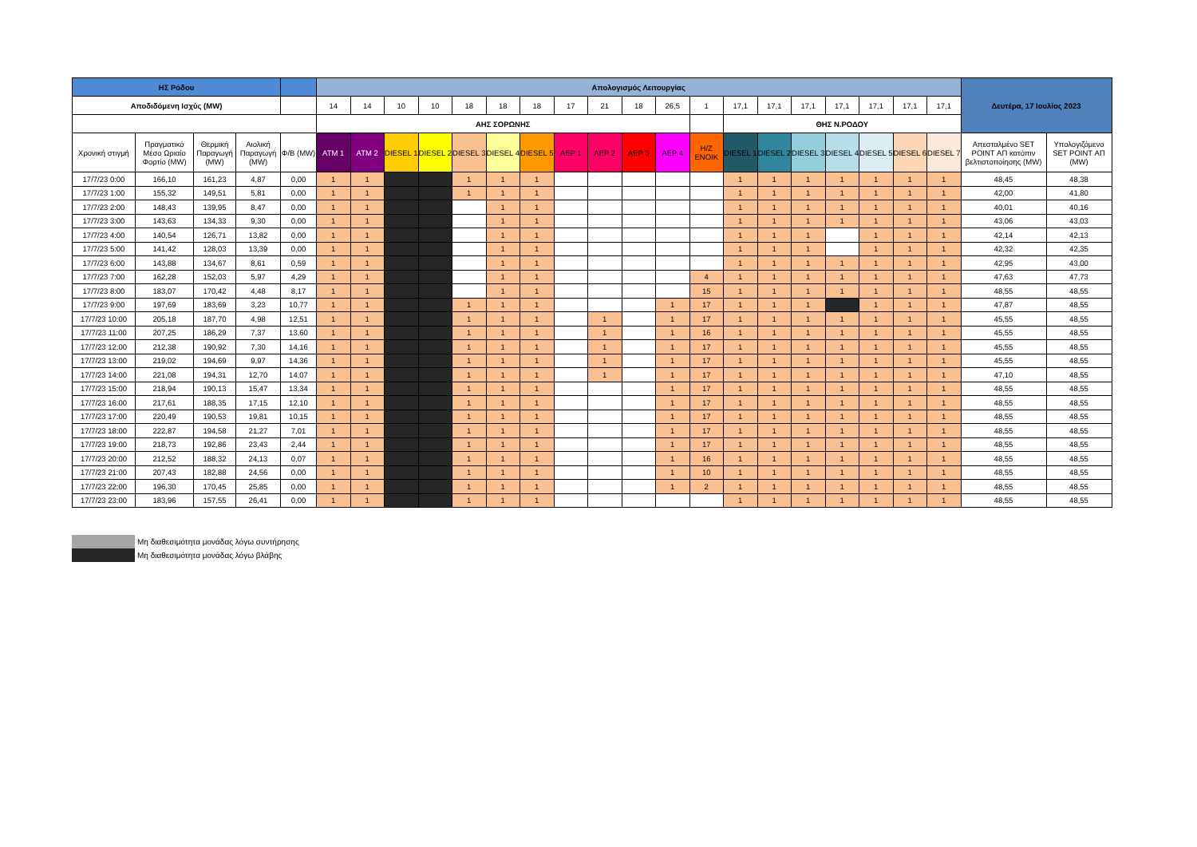| ΗΣ Ρόδου | | | | | Απολογισμός Λειτουργίας | | | | | | | | | | | | | | | | | | | Δευτέρα, 17 Ιουλίος 2023 | |
| --- | --- | --- | --- | --- | --- | --- | --- | --- | --- | --- | --- | --- | --- | --- | --- | --- | --- | --- | --- | --- | --- | --- | --- | --- | --- |
| Αποδιδόμενη Ισχύς (MW) | | | | | 14 | 14 | 10 | 10 | 18 | 18 | 18 | 17 | 21 | 18 | 26,5 | 1 | 17,1 | 17,1 | 17,1 | 17,1 | 17,1 | 17,1 | 17,1 | | |
| | | | | | ΑΗΣ ΣΟΡΩΝΗΣ | | | | | | | | | | | | ΘΗΣ Ν.ΡΟΔΟΥ | | | | | | | | |
| Χρονική στιγμή | Πραγματικό Μέσο Ωριαίο Φορτίο (MW) | Θερμική Παραγωγή (MW) | Αιολική Παραγωγή (MW) | Φ/Β (MW) | ATM 1 | ATM 2 | DIESEL 1 | DIESEL 2 | DIESEL 3 | DIESEL 4 | DIESEL 5 | ΑΕΡ 1 | ΑΕΡ 2 | ΑΕΡ 3 | ΑΕΡ 4 | Η/Ζ ΕΝΟΙΚ | DIESEL 1 | DIESEL 2 | DIESEL 3 | DIESEL 4 | DIESEL 5 | DIESEL 6 | DIESEL 7 | Απεσταλμένο SET POINT ΑΠ κατόπιν βελτιστοποίησης (MW) | Υπολογιζόμενο SET POINT ΑΠ (MW) |
| 17/7/23 0:00 | 166,10 | 161,23 | 4,87 | 0,00 | 1 | 1 | | | 1 | 1 | 1 | | | | | | 1 | 1 | 1 | 1 | 1 | 1 | 1 | 48,45 | 48,38 |
| 17/7/23 1:00 | 155,32 | 149,51 | 5,81 | 0,00 | 1 | 1 | | | 1 | 1 | 1 | | | | | | 1 | 1 | 1 | 1 | 1 | 1 | 1 | 42,00 | 41,80 |
| 17/7/23 2:00 | 148,43 | 139,95 | 8,47 | 0,00 | 1 | 1 | | | | 1 | 1 | | | | | | 1 | 1 | 1 | 1 | 1 | 1 | 1 | 40,01 | 40,16 |
| 17/7/23 3:00 | 143,63 | 134,33 | 9,30 | 0,00 | 1 | 1 | | | | 1 | 1 | | | | | | 1 | 1 | 1 | 1 | 1 | 1 | 1 | 43,06 | 43,03 |
| 17/7/23 4:00 | 140,54 | 126,71 | 13,82 | 0,00 | 1 | 1 | | | | 1 | 1 | | | | | | 1 | 1 | 1 | | 1 | 1 | 1 | 42,14 | 42,13 |
| 17/7/23 5:00 | 141,42 | 128,03 | 13,39 | 0,00 | 1 | 1 | | | | 1 | 1 | | | | | | 1 | 1 | 1 | | 1 | 1 | 1 | 42,32 | 42,35 |
| 17/7/23 6:00 | 143,88 | 134,67 | 8,61 | 0,59 | 1 | 1 | | | | 1 | 1 | | | | | | 1 | 1 | 1 | 1 | 1 | 1 | 1 | 42,95 | 43,00 |
| 17/7/23 7:00 | 162,28 | 152,03 | 5,97 | 4,29 | 1 | 1 | | | | 1 | 1 | | | | | 4 | 1 | 1 | 1 | 1 | 1 | 1 | 1 | 47,63 | 47,73 |
| 17/7/23 8:00 | 183,07 | 170,42 | 4,48 | 8,17 | 1 | 1 | | | | 1 | 1 | | | | | 15 | 1 | 1 | 1 | 1 | 1 | 1 | 1 | 48,55 | 48,55 |
| 17/7/23 9:00 | 197,69 | 183,69 | 3,23 | 10,77 | 1 | 1 | | | 1 | 1 | 1 | | | | 1 | 17 | 1 | 1 | 1 | | 1 | 1 | 1 | 47,87 | 48,55 |
| 17/7/23 10:00 | 205,18 | 187,70 | 4,98 | 12,51 | 1 | 1 | | | 1 | 1 | 1 | | 1 | | 1 | 17 | 1 | 1 | 1 | 1 | 1 | 1 | 1 | 45,55 | 48,55 |
| 17/7/23 11:00 | 207,25 | 186,29 | 7,37 | 13,60 | 1 | 1 | | | 1 | 1 | 1 | | 1 | | 1 | 16 | 1 | 1 | 1 | 1 | 1 | 1 | 1 | 45,55 | 48,55 |
| 17/7/23 12:00 | 212,38 | 190,92 | 7,30 | 14,16 | 1 | 1 | | | 1 | 1 | 1 | | 1 | | 1 | 17 | 1 | 1 | 1 | 1 | 1 | 1 | 1 | 45,55 | 48,55 |
| 17/7/23 13:00 | 219,02 | 194,69 | 9,97 | 14,36 | 1 | 1 | | | 1 | 1 | 1 | | 1 | | 1 | 17 | 1 | 1 | 1 | 1 | 1 | 1 | 1 | 45,55 | 48,55 |
| 17/7/23 14:00 | 221,08 | 194,31 | 12,70 | 14,07 | 1 | 1 | | | 1 | 1 | 1 | | 1 | | 1 | 17 | 1 | 1 | 1 | 1 | 1 | 1 | 1 | 47,10 | 48,55 |
| 17/7/23 15:00 | 218,94 | 190,13 | 15,47 | 13,34 | 1 | 1 | | | 1 | 1 | 1 | | | | 1 | 17 | 1 | 1 | 1 | 1 | 1 | 1 | 1 | 48,55 | 48,55 |
| 17/7/23 16:00 | 217,61 | 188,35 | 17,15 | 12,10 | 1 | 1 | | | 1 | 1 | 1 | | | | 1 | 17 | 1 | 1 | 1 | 1 | 1 | 1 | 1 | 48,55 | 48,55 |
| 17/7/23 17:00 | 220,49 | 190,53 | 19,81 | 10,15 | 1 | 1 | | | 1 | 1 | 1 | | | | 1 | 17 | 1 | 1 | 1 | 1 | 1 | 1 | 1 | 48,55 | 48,55 |
| 17/7/23 18:00 | 222,87 | 194,58 | 21,27 | 7,01 | 1 | 1 | | | 1 | 1 | 1 | | | | 1 | 17 | 1 | 1 | 1 | 1 | 1 | 1 | 1 | 48,55 | 48,55 |
| 17/7/23 19:00 | 218,73 | 192,86 | 23,43 | 2,44 | 1 | 1 | | | 1 | 1 | 1 | | | | 1 | 17 | 1 | 1 | 1 | 1 | 1 | 1 | 1 | 48,55 | 48,55 |
| 17/7/23 20:00 | 212,52 | 188,32 | 24,13 | 0,07 | 1 | 1 | | | 1 | 1 | 1 | | | | 1 | 16 | 1 | 1 | 1 | 1 | 1 | 1 | 1 | 48,55 | 48,55 |
| 17/7/23 21:00 | 207,43 | 182,88 | 24,56 | 0,00 | 1 | 1 | | | 1 | 1 | 1 | | | | 1 | 10 | 1 | 1 | 1 | 1 | 1 | 1 | 1 | 48,55 | 48,55 |
| 17/7/23 22:00 | 196,30 | 170,45 | 25,85 | 0,00 | 1 | 1 | | | 1 | 1 | 1 | | | | 1 | 2 | 1 | 1 | 1 | 1 | 1 | 1 | 1 | 48,55 | 48,55 |
| 17/7/23 23:00 | 183,96 | 157,55 | 26,41 | 0,00 | 1 | 1 | | | 1 | 1 | 1 | | | | | | 1 | 1 | 1 | 1 | 1 | 1 | 1 | 48,55 | 48,55 |
Μη διαθεσιμότητα μονάδας λόγω συντήρησης
Μη διαθεσιμότητα μονάδας λόγω βλάβης